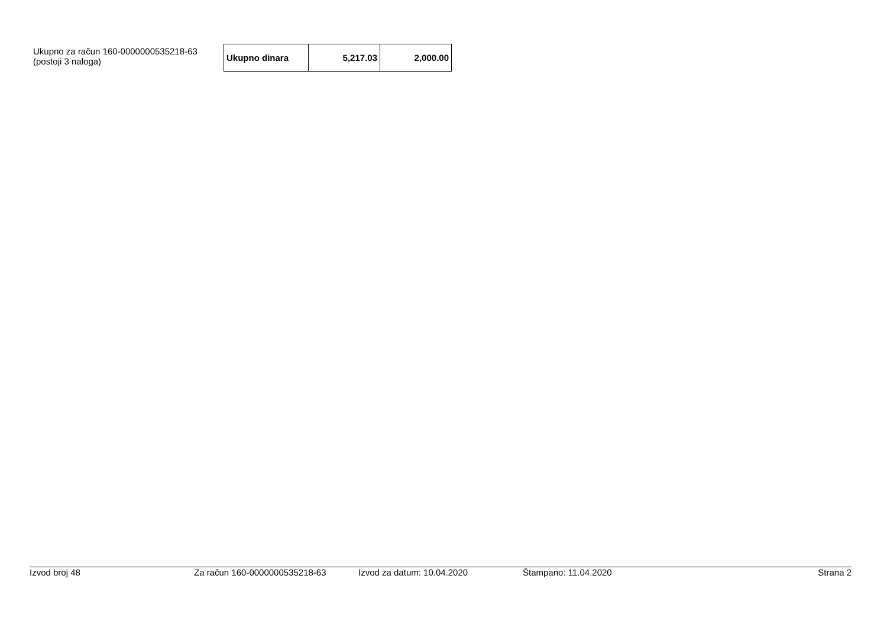Ukupno za račun 160-0000000535218-63
(postoji 3 naloga)
| Ukupno dinara | 5,217.03 | 2,000.00 |
Izvod broj 48 Za račun 160-0000000535218-63 Izvod za datum: 10.04.2020 Štampano: 11.04.2020 Strana 2